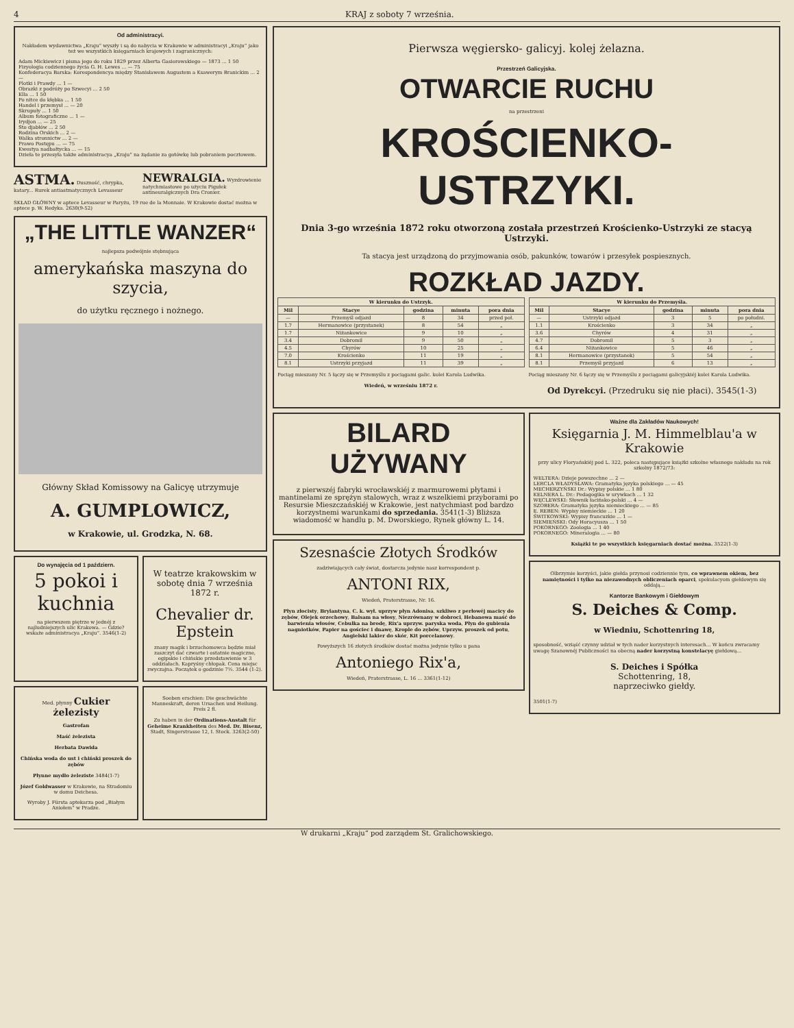4 KRAJ z soboty 7 września.
Od administracyi.
Nakładem wydawnictwa „Kraju“ wyszły i są do nabycia w Krakowie w administracyi „Kraju“ jako też we wszystkich księgarniach krajowych i zagranicznych:
Adam Mickiewicz i pisma jego do roku 1829 przez Alberta Gasiorowskiego — 1873 ... 1 50
Fizyologia codziennego życia G. H. Lewes ... — 75
Konfederacya Barska: Korespondencya między Stanisławem Augustem a Ksawerym Branickim ... 2 —
Plotki i Prawdy ... 1 —
Obrazki z podróży po Szwecyi ... 2 50
Ella ... 1 50
Po nitce do kłębka ... 1 50
Handel i przemysł ... — 20
Skrupuły ... 1 50
Album fotograficzne ... 1 —
Irydjon ... — 25
Sto djabłów ... 2 50
Rodzina Orskich ... 2 —
Walka stronnictw ... 2 —
Prawo Postępu ... — 75
Kwestya nadbałtycka ... — 15
Dzieła te przesyła także administracya „Kraju“ na żądanie za gotówkę lub pobraniem pocztowem.
ASTMA. Duszność, chrypka, katary... Rurek antiastmatycznych Levasseur
NEWRALGIA. Wyzdrowienie natychmiastowe po użyciu Pigułek antineuralgicznych Dra Cronier.
SKŁAD GŁÓWNY w aptece Levasseur w Paryżu, 19 rue de la Monnaie. W Krakowie dostać można w aptece p. W. Redyka. 2630(9-52)
„THE LITTLE WANZER“
najlepsza podwójnie stębnująca
amerykańska maszyna do szycia,
do użytku ręcznego i nożnego.
Główny Skład Komissowy na Galicyę utrzymuje
A. GUMPLOWICZ,
w Krakowie, ul. Grodzka, N. 68.
Do wynajęcia od 1 październ.
5 pokoi i kuchnia
na pierwszem piętrze w jednéj z najludniejszych ulic Krakowa. — Gdzie? wskaże administracya „Kraju“. 3546(1-2)
W teatrze krakowskim w sobotę dnia 7 września 1872 r.
Chevalier dr. Epstein
znany magik i brzuchomowca będzie miał zaszczyt dać czwarte i ostatnie magiczne, egipskie i chińskie przedstawienie w 3 oddziałach. Kapryśny chłopak. Cena miejsc zwyczajna. Początek o godzinie 7½. 3544 (1-2).
Med. płynny Cukier żelezisty
Gastrofan
Maść żelezista
Herbata Dawida
Chińska woda do ust i chiński proszek do zębów
Płynne mydło żeleziste 3484(1-7)
Józef Goldwasser w Krakowie, na Stradomiu w domu Deichesa.
Wyroby J. Fürsta aptekarza pod „Białym Aniołem“ w Pradze.
Soeben erschien: Die geschwächte Manneskraft, deren Ursachen und Heilung. Preis 2 fl.
Zu haben in der Ordinations-Anstalt für Geheime Krankheiten des Med. Dr. Bisenz, Stadt, Singerstrasse 12, I. Stock. 3263(2-50)
Pierwsza węgiersko- galicyj. kolej żelazna.
Przestrzeń Galicyjska.
OTWARCIE RUCHU
na przestrzeni
KROŚCIENKO-USTRZYKI.
Dnia 3-go września 1872 roku otworzoną została przestrzeń Krościenko-Ustrzyki ze stacyą Ustrzyki.
Ta stacya jest urządzoną do przyjmowania osób, pakunków, towarów i przesyłek pospiesznych.
ROZKŁAD JAZDY.
| W kierunku do Ustrzyk. | | | | |
| --- | --- | --- | --- | --- |
| Mil | Stacye | godzina | minuta | pora dnia |
| — | Przemyśl odjazd | 8 | 34 | przed poł. |
| 1.7 | Hermanowice (przystanek) | 8 | 54 | „ |
| 1.7 | Niżankowice | 9 | 10 | „ |
| 3.4 | Dobromil | 9 | 50 | „ |
| 4.5 | Chyrów | 10 | 25 | „ |
| 7.0 | Krościenko | 11 | 19 | „ |
| 8.1 | Ustrzyki przyjazd | 11 | 39 | „ |
Pociąg mieszany Nr. 5 łączy się w Przemyślu z pociągami galic. kolei Karola Ludwika.
Wiedeń, w wrześniu 1872 r.
| W kierunku do Przemyśla. | | | | |
| --- | --- | --- | --- | --- |
| Mil | Stacye | godzina | minuta | pora dnia |
| — | Ustrzyki odjazd | 3 | 5 | po południ. |
| 1.1 | Krościenko | 3 | 34 | „ |
| 3.6 | Chyrów | 4 | 31 | „ |
| 4.7 | Dobromil | 5 | 3 | „ |
| 6.4 | Niżankowice | 5 | 46 | „ |
| 8.1 | Hermanowice (przystanek) | 5 | 54 | „ |
| 8.1 | Przemyśl przyjazd | 6 | 13 | „ |
Pociąg mieszany Nr. 6 łączy się w Przemyślu z pociągami galicyjskiéj kolei Karola Ludwika.
Od Dyrekcyi. (Przedruku się nie płaci). 3545(1-3)
BILARD UŻYWANY
z pierwszéj fabryki wrocławskiéj z marmurowemi płytami i mantinelami ze sprężyn stalowych, wraz z wszelkiemi przyborami po Resursie Mieszczańskiéj w Krakowie, jest natychmiast pod bardzo korzystnemi warunkami do sprzedania. 3541(1-3) Bliższa wiadomość w handlu p. M. Dworskiego, Rynek główny L. 14.
Szesnaście Złotych Środków
zadziwiających cały świat, dostarcza jedynie nasz korrespondent p.
ANTONI RIX,
Wiedeń, Praterstrasse, Nr. 16.
Płyn złocisty, Brylantyna, C. k. wył. uprzyw płyn Adonisa, szkliwo z perłowéj macicy do zębów, Olejek orzechowy, Balsam na włosy, Niezrównany w dobroci, Hebanowa maść do barwienia włosów, Cebulka na brodę, Rix'a uprzyw. paryska woda, Płyn do gubienia nagniotków, Papier na gościec i dnawę, Krople do zębów, Uprzyw. proszek od potu, Angielski lakier do skór, Kit porcelanowy.
Powyższych 16 złotych środków dostać można jedynie tylko u pana
Antoniego Rix'a,
Wiedeń, Praterstrasse, L. 16 ... 3361(1-12)
Ważne dla Zakładów Naukowych!
Księgarnia J. M. Himmelblau'a w Krakowie
przy ulicy Floryańskiéj pod L. 322, poleca następujące książki szkolne własnego nakładu na rok szkolny 1872/73:
WELTERA: Dzieje powszechne ... 2 —
LERCLA WŁADYSŁAWA: Gramatyka języka polskiego ... — 45
MECHERZYŃSKI Dr.: Wypisy polskie ... 1 80
KELNERA L. Dr.: Pedagogika w urywkach ... 1 32
WĘCLEWSKI: Słownik łacińsko-polski ... 4 —
SZOBERA: Gramatyka języka niemieckiego ... — 85
E. REBEN: Wypisy niemieckie ... 1 20
ŚWITKOWSKI: Wypisy francuzkie ... 1 —
SIEMIEŃSKI: Ody Horacyusza ... 1 50
POKORNEGO: Zoologia ... 1 40
POKORNEGO: Mineralogia ... — 80
Książki te po wszystkich księgarniach dostać można. 3522(1-3)
Olbrzymie korzyści, jakie giełda przynosi codziennie tym, co wprawnem okiem, bez namiętności i tylko na niezawodnych obliczeniach oparci, spekulacyom giełdowym się oddają...
Kantorze Bankowym i Giełdowym
S. Deiches & Comp.
w Wiedniu, Schottenring 18,
sposobność, wziąść czynny udział w tych nader korzystnych interesach... W końcu zwracamy uwagę Szanownéj Publiczności na obecną nader korzystną konstelacyę giełdową...
S. Deiches i Spółka
Schottenring, 18,
naprzeciwko giełdy.
3501(1-7)
W drukarni „Kraju“ pod zarządem St. Gralichowskiego.